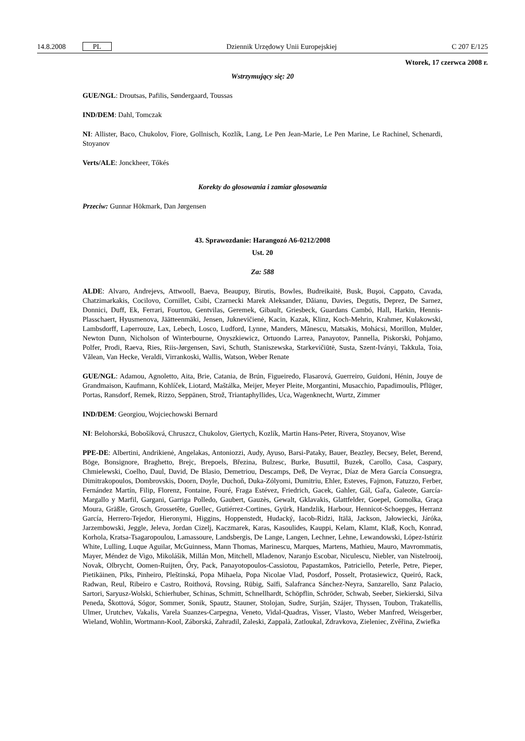14.8.2008 PL Dziennik Urzędowy Unii Europejskiej C 207 E/125
Wtorek, 17 czerwca 2008 r.
Wstrzymujący się: 20
GUE/NGL: Droutsas, Pafilis, Søndergaard, Toussas
IND/DEM: Dahl, Tomczak
NI: Allister, Baco, Chukolov, Fiore, Gollnisch, Kozlík, Lang, Le Pen Jean-Marie, Le Pen Marine, Le Rachinel, Schenardi, Stoyanov
Verts/ALE: Jonckheer, Tőkés
Korekty do głosowania i zamiar głosowania
Przeciw: Gunnar Hökmark, Dan Jørgensen
43. Sprawozdanie: Harangozó A6-0212/2008
Ust. 20
Za: 588
ALDE: Alvaro, Andrejevs, Attwooll, Baeva, Beaupuy, Birutis, Bowles, Budreikaitė, Busk, Buşoi, Cappato, Cavada, Chatzimarkakis, Cocilovo, Cornillet, Csibi, Czarnecki Marek Aleksander, Dăianu, Davies, Degutis, Deprez, De Sarnez, Donnici, Duff, Ek, Ferrari, Fourtou, Gentvilas, Geremek, Gibault, Griesbeck, Guardans Cambó, Hall, Harkin, Hennis-Plasschaert, Hyusmenova, Jäätteenmäki, Jensen, Juknevičienė, Kacin, Kazak, Klinz, Koch-Mehrin, Krahmer, Kułakowski, Lambsdorff, Laperrouze, Lax, Lebech, Losco, Ludford, Lynne, Manders, Mănescu, Matsakis, Mohácsi, Morillon, Mulder, Newton Dunn, Nicholson of Winterbourne, Onyszkiewicz, Ortuondo Larrea, Panayotov, Pannella, Piskorski, Pohjamo, Polfer, Prodi, Raeva, Ries, Riis-Jørgensen, Savi, Schuth, Staniszewska, Starkevičiūtė, Susta, Szent-Iványi, Takkula, Toia, Vălean, Van Hecke, Veraldi, Virrankoski, Wallis, Watson, Weber Renate
GUE/NGL: Adamou, Agnoletto, Aita, Brie, Catania, de Brún, Figueiredo, Flasarová, Guerreiro, Guidoni, Hénin, Jouye de Grandmaison, Kaufmann, Kohlíček, Liotard, Maštálka, Meijer, Meyer Pleite, Morgantini, Musacchio, Papadimoulis, Pflüger, Portas, Ransdorf, Remek, Rizzo, Seppänen, Strož, Triantaphyllides, Uca, Wagenknecht, Wurtz, Zimmer
IND/DEM: Georgiou, Wojciechowski Bernard
NI: Belohorská, Bobošíková, Chruszcz, Chukolov, Giertych, Kozlík, Martin Hans-Peter, Rivera, Stoyanov, Wise
PPE-DE: Albertini, Andrikienė, Angelakas, Antoniozzi, Audy, Ayuso, Barsi-Pataky, Bauer, Beazley, Becsey, Belet, Berend, Böge, Bonsignore, Braghetto, Brejc, Brepoels, Březina, Bulzesc, Burke, Busuttil, Buzek, Carollo, Casa, Caspary, Chmielewski, Coelho, Daul, David, De Blasio, Demetriou, Descamps, Deß, De Veyrac, Díaz de Mera García Consuegra, Dimitrakopoulos, Dombrovskis, Doorn, Doyle, Duchoň, Duka-Zólyomi, Dumitriu, Ehler, Esteves, Fajmon, Fatuzzo, Ferber, Fernández Martín, Filip, Florenz, Fontaine, Fouré, Fraga Estévez, Friedrich, Gacek, Gahler, Gál, Gaľa, Galeote, García-Margallo y Marfil, Gargani, Garriga Polledo, Gaubert, Gauzès, Gewalt, Gklavakis, Glattfelder, Goepel, Gomolka, Graça Moura, Gräßle, Grosch, Grossetête, Guellec, Gutiérrez-Cortines, Gyürk, Handzlik, Harbour, Hennicot-Schoepges, Herranz García, Herrero-Tejedor, Hieronymi, Higgins, Hoppenstedt, Hudacký, Iacob-Ridzi, Itälä, Jackson, Jałowiecki, Járóka, Jarzembowski, Jeggle, Jeleva, Jordan Cizelj, Kaczmarek, Karas, Kasoulides, Kauppi, Kelam, Klamt, Klaß, Koch, Konrad, Korhola, Kratsa-Tsagaropoulou, Lamassoure, Landsbergis, De Lange, Langen, Lechner, Lehne, Lewandowski, López-Istúriz White, Lulling, Luque Aguilar, McGuinness, Mann Thomas, Marinescu, Marques, Martens, Mathieu, Mauro, Mavrommatis, Mayer, Méndez de Vigo, Mikolášik, Millán Mon, Mitchell, Mladenov, Naranjo Escobar, Niculescu, Niebler, van Nistelrooij, Novak, Olbrycht, Oomen-Ruijten, Őry, Pack, Panayotopoulos-Cassiotou, Papastamkos, Patriciello, Peterle, Petre, Pieper, Pietikäinen, Pīks, Pinheiro, Pleštinská, Popa Mihaela, Popa Nicolae Vlad, Posdorf, Posselt, Protasiewicz, Queiró, Rack, Radwan, Reul, Ribeiro e Castro, Roithová, Rovsing, Rübig, Saïfi, Salafranca Sánchez-Neyra, Sanzarello, Sanz Palacio, Sartori, Saryusz-Wolski, Schierhuber, Schinas, Schmitt, Schnellhardt, Schöpflin, Schröder, Schwab, Seeber, Siekierski, Silva Peneda, Škottová, Sógor, Sommer, Sonik, Spautz, Stauner, Stolojan, Sudre, Surján, Szájer, Thyssen, Toubon, Trakatellis, Ulmer, Urutchev, Vakalis, Varela Suanzes-Carpegna, Veneto, Vidal-Quadras, Visser, Vlasto, Weber Manfred, Weisgerber, Wieland, Wohlin, Wortmann-Kool, Záborská, Zahradil, Zaleski, Zappalà, Zatloukal, Zdravkova, Zieleniec, Zvěřina, Zwiefka